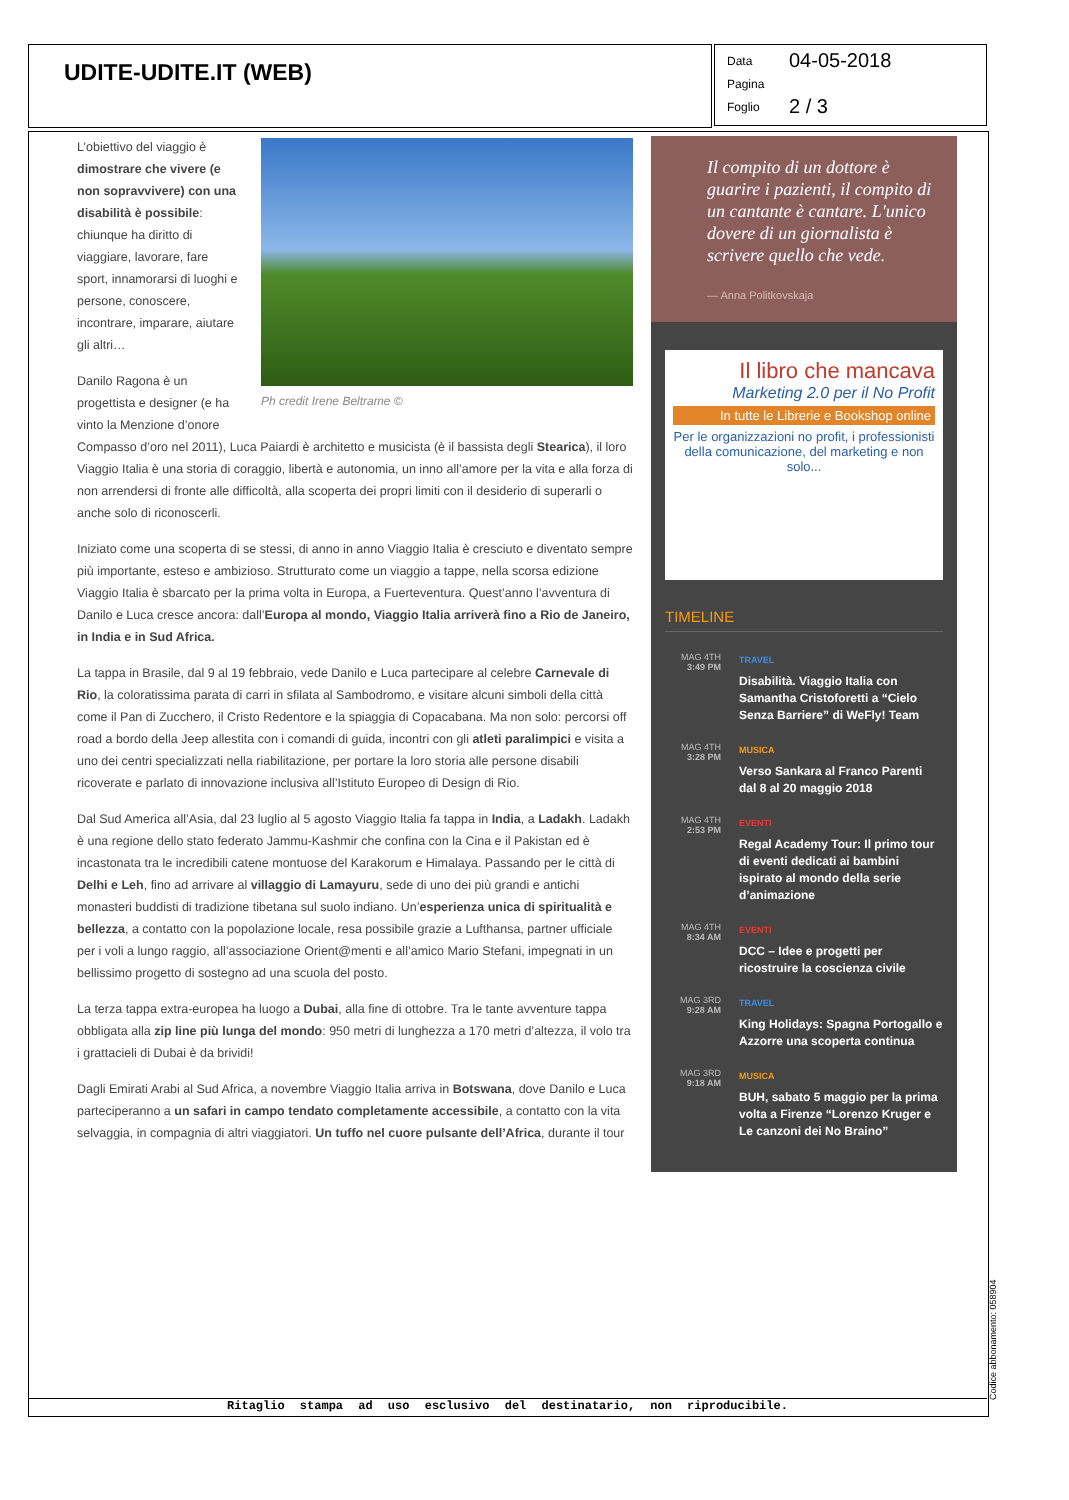UDITE-UDITE.IT (WEB)
Data 04-05-2018
Pagina
Foglio 2 / 3
Ph credit Irene Beltrame ©
L’obiettivo del viaggio è dimostrare che vivere (e non sopravvivere) con una disabilità è possibile: chiunque ha diritto di viaggiare, lavorare, fare sport, innamorarsi di luoghi e persone, conoscere, incontrare, imparare, aiutare gli altri…
Danilo Ragona è un progettista e designer (e ha vinto la Menzione d’onore Compasso d’oro nel 2011), Luca Paiardi è architetto e musicista (è il bassista degli Stearica), il loro Viaggio Italia è una storia di coraggio, libertà e autonomia, un inno all’amore per la vita e alla forza di non arrendersi di fronte alle difficoltà, alla scoperta dei propri limiti con il desiderio di superarli o anche solo di riconoscerli.
Iniziato come una scoperta di se stessi, di anno in anno Viaggio Italia è cresciuto e diventato sempre più importante, esteso e ambizioso. Strutturato come un viaggio a tappe, nella scorsa edizione Viaggio Italia è sbarcato per la prima volta in Europa, a Fuerteventura. Quest’anno l’avventura di Danilo e Luca cresce ancora: dall’Europa al mondo, Viaggio Italia arriverà fino a Rio de Janeiro, in India e in Sud Africa.
La tappa in Brasile, dal 9 al 19 febbraio, vede Danilo e Luca partecipare al celebre Carnevale di Rio, la coloratissima parata di carri in sfilata al Sambodromo, e visitare alcuni simboli della città come il Pan di Zucchero, il Cristo Redentore e la spiaggia di Copacabana. Ma non solo: percorsi off road a bordo della Jeep allestita con i comandi di guida, incontri con gli atleti paralimpici e visita a uno dei centri specializzati nella riabilitazione, per portare la loro storia alle persone disabili ricoverate e parlato di innovazione inclusiva all’Istituto Europeo di Design di Rio.
Dal Sud America all’Asia, dal 23 luglio al 5 agosto Viaggio Italia fa tappa in India, a Ladakh. Ladakh è una regione dello stato federato Jammu-Kashmir che confina con la Cina e il Pakistan ed è incastonata tra le incredibili catene montuose del Karakorum e Himalaya. Passando per le città di Delhi e Leh, fino ad arrivare al villaggio di Lamayuru, sede di uno dei più grandi e antichi monasteri buddisti di tradizione tibetana sul suolo indiano. Un’esperienza unica di spiritualità e bellezza, a contatto con la popolazione locale, resa possibile grazie a Lufthansa, partner ufficiale per i voli a lungo raggio, all’associazione Orient@menti e all’amico Mario Stefani, impegnati in un bellissimo progetto di sostegno ad una scuola del posto.
La terza tappa extra-europea ha luogo a Dubai, alla fine di ottobre. Tra le tante avventure tappa obbligata alla zip line più lunga del mondo: 950 metri di lunghezza a 170 metri d’altezza, il volo tra i grattacieli di Dubai è da brividi!
Dagli Emirati Arabi al Sud Africa, a novembre Viaggio Italia arriva in Botswana, dove Danilo e Luca parteciperanno a un safari in campo tendato completamente accessibile, a contatto con la vita selvaggia, in compagnia di altri viaggiatori. Un tuffo nel cuore pulsante dell’Africa, durante il tour
Il compito di un dottore è guarire i pazienti, il compito di un cantante è cantare. L'unico dovere di un giornalista è scrivere quello che vede.
— Anna Politkovskaja
Il libro che mancava
Marketing 2.0 per il No Profit
In tutte le Librerie e Bookshop online
Per le organizzazioni no profit, i professionisti della comunicazione, del marketing e non solo...
TIMELINE
MAG 4TH
3:49 PM
TRAVEL
Disabilità. Viaggio Italia con Samantha Cristoforetti a “Cielo Senza Barriere” di WeFly! Team
MAG 4TH
3:28 PM
MUSICA
Verso Sankara al Franco Parenti dal 8 al 20 maggio 2018
MAG 4TH
2:53 PM
EVENTI
Regal Academy Tour: Il primo tour di eventi dedicati ai bambini ispirato al mondo della serie d’animazione
MAG 4TH
8:34 AM
EVENTI
DCC – Idee e progetti per ricostruire la coscienza civile
MAG 3RD
9:28 AM
TRAVEL
King Holidays: Spagna Portogallo e Azzorre una scoperta continua
MAG 3RD
9:18 AM
MUSICA
BUH, sabato 5 maggio per la prima volta a Firenze “Lorenzo Kruger e Le canzoni dei No Braino”
Ritaglio stampa ad uso esclusivo del destinatario, non riproducibile.
Codice abbonamento: 058904